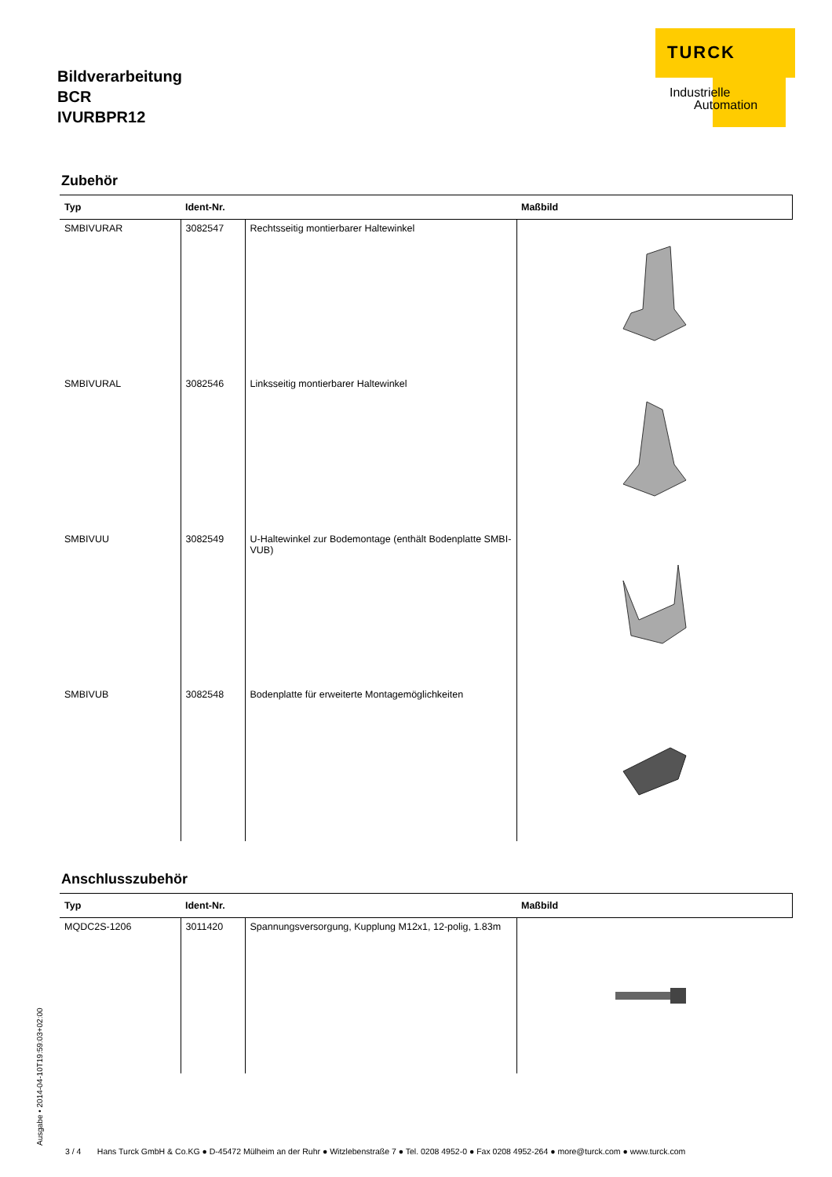Bildverarbeitung
BCR
IVURBPR12
TURCK
Industrielle
Automation
Zubehör
| Typ | Ident-Nr. | | Maßbild |
| --- | --- | --- | --- |
| SMBIVURAR | 3082547 | Rechtsseitig montierbarer Haltewinkel | |
| SMBIVURAL | 3082546 | Linksseitig montierbarer Haltewinkel | |
| SMBIVUU | 3082549 | U-Haltewinkel zur Bodemontage (enthält Bodenplatte SMBI-VUB) | |
| SMBIVUB | 3082548 | Bodenplatte für erweiterte Montagemöglichkeiten | |
Anschlusszubehör
| Typ | Ident-Nr. | | Maßbild |
| --- | --- | --- | --- |
| MQDC2S-1206 | 3011420 | Spannungsversorgung, Kupplung M12x1, 12-polig, 1.83m | |
Ausgabe • 2014-04-10T19:59:03+02:00
3 / 4 Hans Turck GmbH & Co.KG ● D-45472 Mülheim an der Ruhr ● Witzlebenstraße 7 ● Tel. 0208 4952-0 ● Fax 0208 4952-264 ● more@turck.com ● www.turck.com